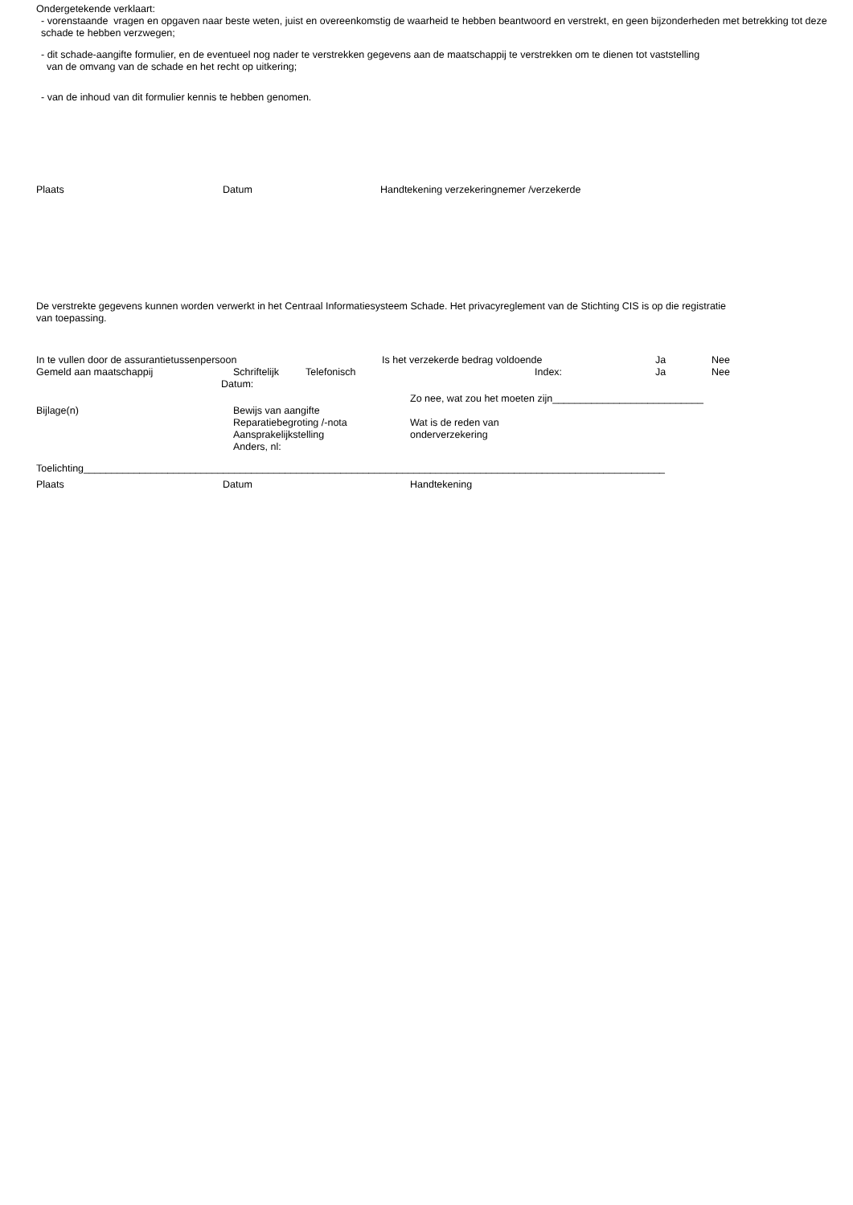Ondergetekende verklaart:
- vorenstaande vragen en opgaven naar beste weten, juist en overeenkomstig de waarheid te hebben beantwoord en verstrekt, en geen bijzonderheden met betrekking tot deze schade te hebben verzwegen;
- dit schade-aangifte formulier, en de eventueel nog nader te verstrekken gegevens aan de maatschappij te verstrekken om te dienen tot vaststelling
van de omvang van de schade en het recht op uitkering;
- van de inhoud van dit formulier kennis te hebben genomen.
Plaats Datum Handtekening verzekeringnemer /verzekerde
De verstrekte gegevens kunnen worden verwerkt in het Centraal Informatiesysteem Schade. Het privacyreglement van de Stichting CIS is op die registratie van toepassing.
In te vullen door de assurantietussenpersoon Is het verzekerde bedrag voldoende Ja Nee
Gemeld aan maatschappij Schriftelijk Telefonisch Index: Ja Nee
Datum:
Zo nee, wat zou het moeten zijn___________________________
Bijlage(n) Bewijs van aangifte
Reparatiebegroting /-nota Wat is de reden van
Aansprakelijkstelling onderverzekering
Anders, nl:
Toelichting________________________________________________________________________________________________________
Plaats Datum Handtekening